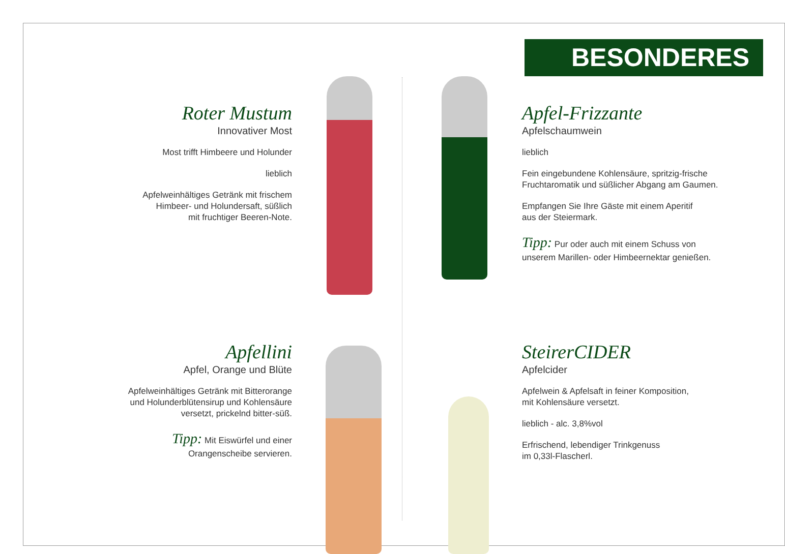BESONDERES
Roter Mustum
Innovativer Most
Most trifft Himbeere und Holunder
lieblich
Apfelweinhältiges Getränk mit frischem
Himbeer- und Holundersaft, süßlich
mit fruchtiger Beeren-Note.
Apfel-Frizzante
Apfelschaumwein
lieblich
Fein eingebundene Kohlensäure, spritzig-frische
Fruchtaromatik und süßlicher Abgang am Gaumen.
Empfangen Sie Ihre Gäste mit einem Aperitif
aus der Steiermark.
Tipp: Pur oder auch mit einem Schuss von
unserem Marillen- oder Himbeernektar genießen.
Apfellini
Apfel, Orange und Blüte
Apfelweinhältiges Getränk mit Bitterorange
und Holunderblütensirup und Kohlensäure
versetzt, prickelnd bitter-süß.
Tipp: Mit Eiswürfel und einer
Orangenscheibe servieren.
SteirerCIDER
Apfelcider
Apfelwein & Apfelsaft in feiner Komposition,
mit Kohlensäure versetzt.
lieblich - alc. 3,8%vol
Erfrischend, lebendiger Trinkgenuss
im 0,33l-Flascherl.